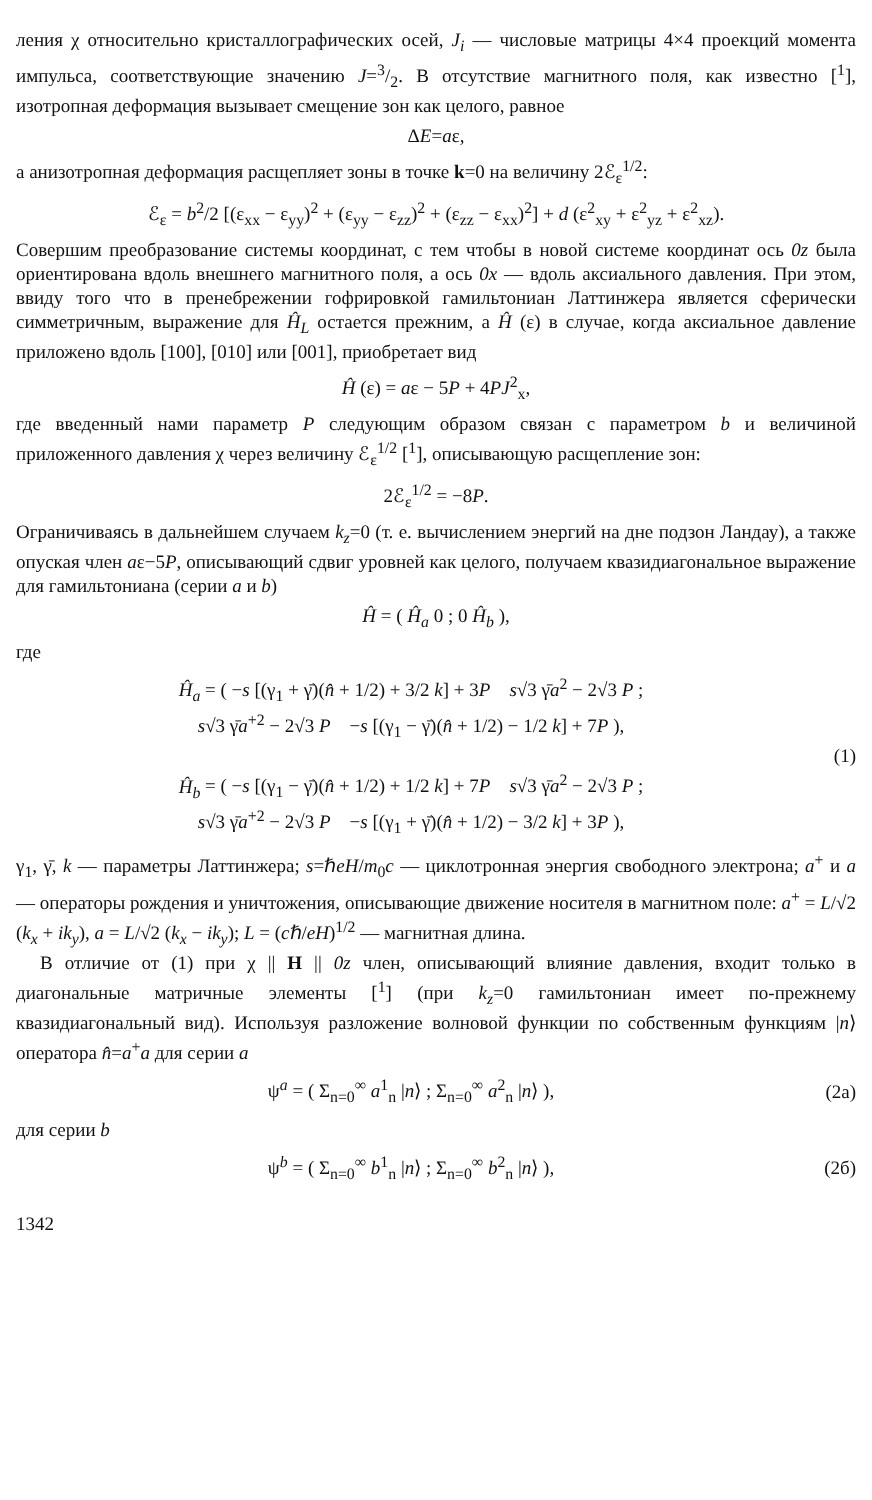ления χ относительно кристаллографических осей, J<sub>i</sub> — числовые матрицы 4×4 проекций момента импульса, соответствующие значению J=3/2. В отсутствие магнитного поля, как известно [<sup>1</sup>], изотропная деформация вызывает смещение зон как целого, равное
ΔE=aε,
а анизотропная деформация расщепляет зоны в точке k=0 на величину 2ℰ<sub>ε</sub><sup>1/2</sup>:
ℰ<sub>ε</sub> = b<sup>2</sup>/2 [(ε<sub>xx</sub> − ε<sub>yy</sub>)<sup>2</sup> + (ε<sub>yy</sub> − ε<sub>zz</sub>)<sup>2</sup> + (ε<sub>zz</sub> − ε<sub>xx</sub>)<sup>2</sup>] + d (ε<sup>2</sup><sub>xy</sub> + ε<sup>2</sup><sub>yz</sub> + ε<sup>2</sup><sub>xz</sub>).
Совершим преобразование системы координат, с тем чтобы в новой системе координат ось 0z была ориентирована вдоль внешнего магнитного поля, а ось 0x — вдоль аксиального давления. При этом, ввиду того что в пренебрежении гофрировкой гамильтониан Латтинжера является сферически симметричным, выражение для Ĥ<sub>L</sub> остается прежним, а Ĥ (ε) в случае, когда аксиальное давление приложено вдоль [100], [010] или [001], приобретает вид
Ĥ (ε) = aε − 5P + 4PJ<sup>2</sup><sub>x</sub>,
где введенный нами параметр P следующим образом связан с параметром b и величиной приложенного давления χ через величину ℰ<sub>ε</sub><sup>1/2</sup> [<sup>1</sup>], описывающую расщепление зон:
2ℰ<sub>ε</sub><sup>1/2</sup> = −8P.
Ограничиваясь в дальнейшем случаем k<sub>z</sub>=0 (т. е. вычислением энергий на дне подзон Ландау), а также опуская член aε−5P, описывающий сдвиг уровней как целого, получаем квазидиагональное выражение для гамильтониана (серии a и b)
Ĥ = ( Ĥ<sub>a</sub> 0 ; 0 Ĥ<sub>b</sub> ),
где
Ĥ<sub>a</sub> = ( −s [(γ<sub>1</sub> + γ̄)(n̂ + 1/2) + 3/2 k] + 3P s√3 γ̄a<sup>2</sup> − 2√3 P ;
s√3 γ̄a<sup>+2</sup> − 2√3 P −s [(γ<sub>1</sub> − γ̄)(n̂ + 1/2) − 1/2 k] + 7P ),
Ĥ<sub>b</sub> = ( −s [(γ<sub>1</sub> − γ̄)(n̂ + 1/2) + 1/2 k] + 7P s√3 γ̄a<sup>2</sup> − 2√3 P ;
s√3 γ̄a<sup>+2</sup> − 2√3 P −s [(γ<sub>1</sub> + γ̄)(n̂ + 1/2) − 3/2 k] + 3P ),
(1)
γ<sub>1</sub>, γ̄, k — параметры Латтинжера; s=ℏeH/m<sub>0</sub>c — циклотронная энергия свободного электрона; a<sup>+</sup> и a — операторы рождения и уничтожения, описывающие движение носителя в магнитном поле: a<sup>+</sup> = L/√2 (k<sub>x</sub> + ik<sub>y</sub>), a = L/√2 (k<sub>x</sub> − ik<sub>y</sub>); L = (cℏ/eH)<sup>1/2</sup> — магнитная длина.
В отличие от (1) при χ || H || 0z член, описывающий влияние давления, входит только в диагональные матричные элементы [<sup>1</sup>] (при k<sub>z</sub>=0 гамильтониан имеет по-прежнему квазидиагональный вид). Используя разложение волновой функции по собственным функциям |n⟩ оператора n̂=a<sup>+</sup>a для серии a
ψ<sup>a</sup> = ( Σ<sub>n=0</sub><sup>∞</sup> a<sup>1</sup><sub>n</sub> |n⟩ ; Σ<sub>n=0</sub><sup>∞</sup> a<sup>2</sup><sub>n</sub> |n⟩ ),
(2а)
для серии b
ψ<sup>b</sup> = ( Σ<sub>n=0</sub><sup>∞</sup> b<sup>1</sup><sub>n</sub> |n⟩ ; Σ<sub>n=0</sub><sup>∞</sup> b<sup>2</sup><sub>n</sub> |n⟩ ),
(2б)
1342